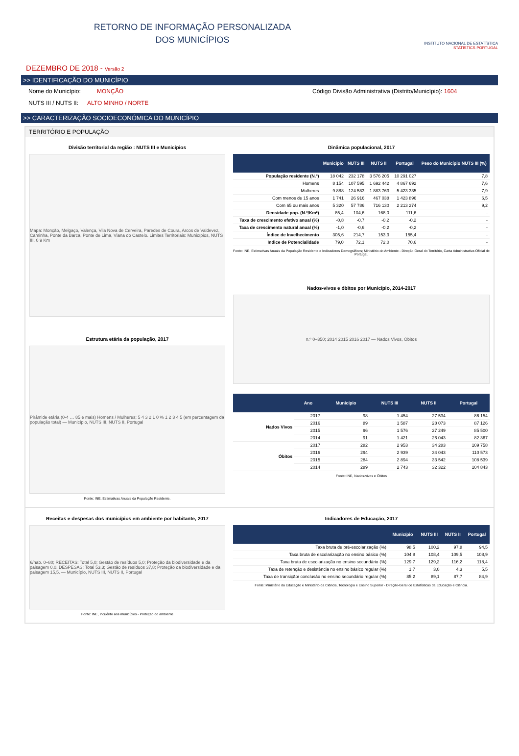RETORNO DE INFORMAÇÃO PERSONALIZADA
DOS MUNICÍPIOS
INSTITUTO NACIONAL DE ESTATÍSTICA
STATISTICS PORTUGAL
DEZEMBRO DE 2018 - Versão 2
>> IDENTIFICAÇÃO DO MUNICÍPIO
Nome do Município: MONÇÃO Código Divisão Administrativa (Distrito/Município): 1604
NUTS III / NUTS II: ALTO MINHO / NORTE
>> CARACTERIZAÇÃO SOCIOECONÓMICA DO MUNICÍPIO
TERRITÓRIO E POPULAÇÃO
Divisão territorial da região : NUTS III e Municípios
Mapa: Monção, Melgaço, Valença, Vila Nova de Cerveira, Paredes de Coura, Arcos de Valdevez, Caminha, Ponte da Barca, Ponte de Lima, Viana do Castelo. Limites Territoriais: Municípios, NUTS III. 0 9 Km
Estrutura etária da população, 2017
Pirâmide etária (0-4 … 85 e mais) Homens / Mulheres; 5 4 3 2 1 0 % 1 2 3 4 5 (em percentagem da população total) — Município, NUTS III, NUTS II, Portugal
Fonte: INE, Estimativas Anuais da População Residente.
Dinâmica populacional, 2017
| | Município | NUTS III | NUTS II | Portugal | Peso do Município NUTS III (%) |
| --- | --- | --- | --- | --- | --- |
| População residente (N.º) | 18 042 | 232 178 | 3 576 205 | 10 291 027 | 7,8 |
| Homens | 8 154 | 107 595 | 1 692 442 | 4 867 692 | 7,6 |
| Mulheres | 9 888 | 124 583 | 1 883 763 | 5 423 335 | 7,9 |
| Com menos de 15 anos | 1 741 | 26 916 | 467 038 | 1 423 896 | 6,5 |
| Com 65 ou mais anos | 5 320 | 57 786 | 716 130 | 2 213 274 | 9,2 |
| Densidade pop. (N.º/Km²) | 85,4 | 104,6 | 168,0 | 111,6 | - |
| Taxa de crescimento efetivo anual (%) | -0,8 | -0,7 | -0,2 | -0,2 | - |
| Taxa de crescimento natural anual (%) | -1,0 | -0,6 | -0,2 | -0,2 | - |
| Índice de Invelhecimento | 305,6 | 214,7 | 153,3 | 155,4 | - |
| Índice de Potencialidade | 79,0 | 72,1 | 72,0 | 70,6 | - |
Fonte: INE, Estimativas Anuais da População Residente e Indicadores Demográficos; Ministério do Ambiente - Direção Geral do Território, Carta Administrativa Oficial de Portugal.
Nados-vivos e óbitos por Município, 2014-2017
n.º 0–350; 2014 2015 2016 2017 — Nados Vivos, Óbitos
| | Ano | Município | NUTS III | NUTS II | Portugal |
| --- | --- | --- | --- | --- | --- |
| Nados Vivos | 2017 | 98 | 1 454 | 27 534 | 86 154 |
| | 2016 | 89 | 1 587 | 28 073 | 87 126 |
| | 2015 | 96 | 1 576 | 27 249 | 85 500 |
| | 2014 | 91 | 1 421 | 26 043 | 82 367 |
| Óbitos | 2017 | 282 | 2 953 | 34 283 | 109 758 |
| | 2016 | 294 | 2 939 | 34 043 | 110 573 |
| | 2015 | 284 | 2 894 | 33 542 | 108 539 |
| | 2014 | 289 | 2 743 | 32 322 | 104 843 |
Fonte: INE, Nados-vivos e Óbitos
Receitas e despesas dos municípios em ambiente por habitante, 2017
€/hab. 0–80; RECEITAS: Total 5,0; Gestão de resíduos 5,0; Proteção da biodiversidade e da paisagem 0,0. DESPESAS: Total 53,3; Gestão de resíduos 37,8; Proteção da biodiversidade e da paisagem 15,5. — Município, NUTS III, NUTS II, Portugal
Fonte: INE, Inquérito aos municípios - Proteção do ambiente
Indicadores de Educação, 2017
| | Município | NUTS III | NUTS II | Portugal |
| --- | --- | --- | --- | --- |
| Taxa bruta de pré-escolarização (%) | 98,5 | 100,2 | 97,8 | 94,5 |
| Taxa bruta de escolarização no ensino básico (%) | 104,8 | 108,4 | 109,5 | 108,9 |
| Taxa bruta de escolarização no ensino secundário (%) | 129,7 | 129,2 | 116,2 | 118,4 |
| Taxa de retenção e desistência no ensino básico regular (%) | 1,7 | 3,0 | 4,3 | 5,5 |
| Taxa de transição/ conclusão no ensino secundário regular (%) | 85,2 | 89,1 | 87,7 | 84,9 |
Fonte: Ministério da Educação e Ministério da Ciência, Tecnologia e Ensino Superior - Direção-Geral de Estatísticas da Educação e Ciência.